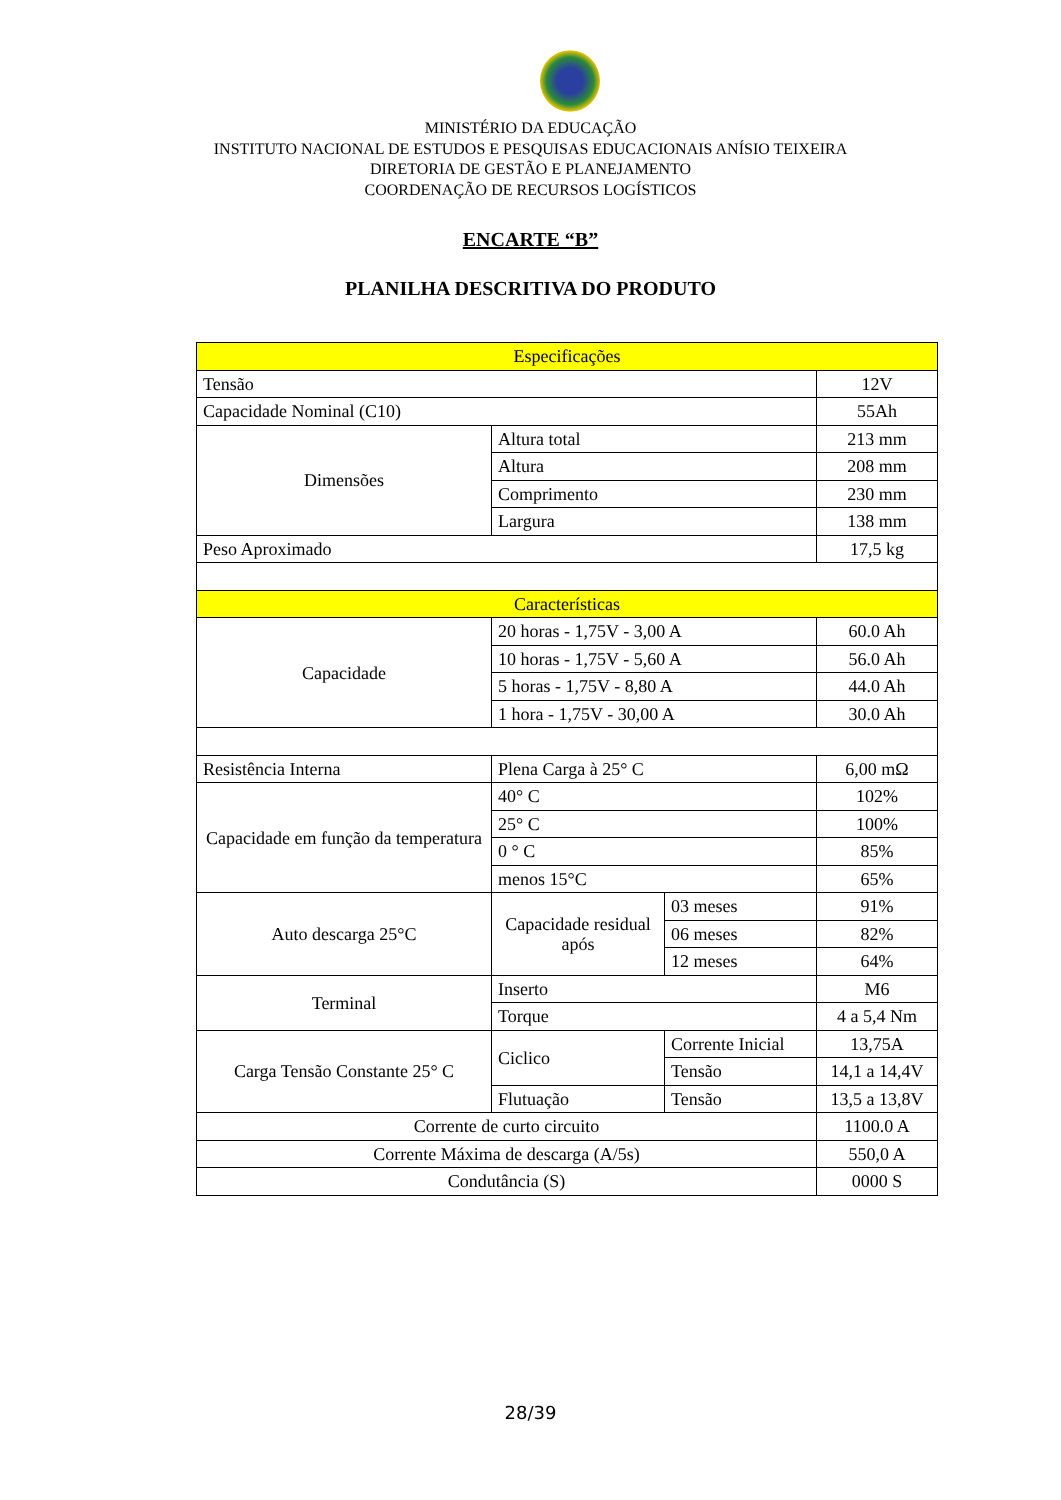MINISTÉRIO DA EDUCAÇÃO
INSTITUTO NACIONAL DE ESTUDOS E PESQUISAS EDUCACIONAIS ANÍSIO TEIXEIRA
DIRETORIA DE GESTÃO E PLANEJAMENTO
COORDENAÇÃO DE RECURSOS LOGÍSTICOS
ENCARTE “B”
PLANILHA DESCRITIVA DO PRODUTO
| Especificações | | | |
| Tensão | | | 12V |
| Capacidade Nominal (C10) | | | 55Ah |
| Dimensões | Altura total | | 213 mm |
| | Altura | | 208 mm |
| | Comprimento | | 230 mm |
| | Largura | | 138 mm |
| Peso Aproximado | | | 17,5 kg |
| Características | | | |
| Capacidade | 20 horas - 1,75V - 3,00 A | | 60.0 Ah |
| | 10 horas - 1,75V - 5,60 A | | 56.0 Ah |
| | 5 horas - 1,75V - 8,80 A | | 44.0 Ah |
| | 1 hora - 1,75V - 30,00 A | | 30.0 Ah |
| Resistência Interna | Plena Carga à 25° C | | 6,00 mΩ |
| Capacidade em função da temperatura | 40° C | | 102% |
| | 25° C | | 100% |
| | 0 ° C | | 85% |
| | menos 15°C | | 65% |
| Auto descarga 25°C | Capacidade residual após | 03 meses | 91% |
| | | 06 meses | 82% |
| | | 12 meses | 64% |
| Terminal | Inserto | | M6 |
| | Torque | | 4 a 5,4 Nm |
| Carga Tensão Constante 25° C | Ciclico | Corrente Inicial | 13,75A |
| | | Tensão | 14,1 a 14,4V |
| | Flutuação | Tensão | 13,5 a 13,8V |
| Corrente de curto circuito | | | 1100.0 A |
| Corrente Máxima de descarga (A/5s) | | | 550,0 A |
| Condutância (S) | | | 0000 S |
28/39